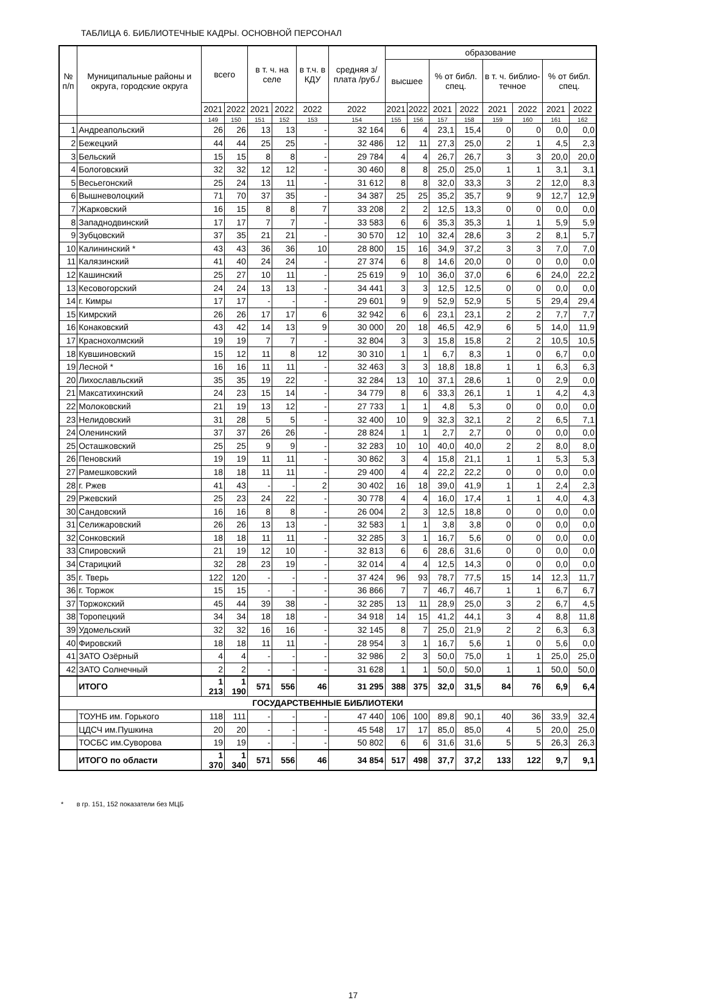ТАБЛИЦА 6. БИБЛИОТЕЧНЫЕ КАДРЫ. ОСНОВНОЙ ПЕРСОНАЛ
| № п/п | Муниципальные районы и округа, городские округа | всего | | в т. ч. на селе | | в т.ч. в КДУ | средняя з/плата /руб./ | образование | | | | | | | |
| --- | --- | --- | --- | --- | --- | --- | --- | --- | --- | --- | --- | --- | --- | --- | --- |
| | | | | | | | | высшее | | % от библ. спец. | | в т. ч. библио-течное | | % от библ. спец. | |
| | | 2021 | 2022 | 2021 | 2022 | 2022 | 2022 | 2021 | 2022 | 2021 | 2022 | 2021 | 2022 | 2021 | 2022 |
| | | 149 | 150 | 151 | 152 | 153 | 154 | 155 | 156 | 157 | 158 | 159 | 160 | 161 | 162 |
| 1 | Андреапольский | 26 | 26 | 13 | 13 | - | 32 164 | 6 | 4 | 23,1 | 15,4 | 0 | 0 | 0,0 | 0,0 |
| 2 | Бежецкий | 44 | 44 | 25 | 25 | - | 32 486 | 12 | 11 | 27,3 | 25,0 | 2 | 1 | 4,5 | 2,3 |
| 3 | Бельский | 15 | 15 | 8 | 8 | - | 29 784 | 4 | 4 | 26,7 | 26,7 | 3 | 3 | 20,0 | 20,0 |
| 4 | Бологовский | 32 | 32 | 12 | 12 | - | 30 460 | 8 | 8 | 25,0 | 25,0 | 1 | 1 | 3,1 | 3,1 |
| 5 | Весьегонский | 25 | 24 | 13 | 11 | - | 31 612 | 8 | 8 | 32,0 | 33,3 | 3 | 2 | 12,0 | 8,3 |
| 6 | Вышневолоцкий | 71 | 70 | 37 | 35 | - | 34 387 | 25 | 25 | 35,2 | 35,7 | 9 | 9 | 12,7 | 12,9 |
| 7 | Жарковский | 16 | 15 | 8 | 8 | 7 | 33 208 | 2 | 2 | 12,5 | 13,3 | 0 | 0 | 0,0 | 0,0 |
| 8 | Западнодвинский | 17 | 17 | 7 | 7 | - | 33 583 | 6 | 6 | 35,3 | 35,3 | 1 | 1 | 5,9 | 5,9 |
| 9 | Зубцовский | 37 | 35 | 21 | 21 | - | 30 570 | 12 | 10 | 32,4 | 28,6 | 3 | 2 | 8,1 | 5,7 |
| 10 | Калининский * | 43 | 43 | 36 | 36 | 10 | 28 800 | 15 | 16 | 34,9 | 37,2 | 3 | 3 | 7,0 | 7,0 |
| 11 | Калязинский | 41 | 40 | 24 | 24 | - | 27 374 | 6 | 8 | 14,6 | 20,0 | 0 | 0 | 0,0 | 0,0 |
| 12 | Кашинский | 25 | 27 | 10 | 11 | - | 25 619 | 9 | 10 | 36,0 | 37,0 | 6 | 6 | 24,0 | 22,2 |
| 13 | Кесовогорский | 24 | 24 | 13 | 13 | - | 34 441 | 3 | 3 | 12,5 | 12,5 | 0 | 0 | 0,0 | 0,0 |
| 14 | г. Кимры | 17 | 17 | - | - | - | 29 601 | 9 | 9 | 52,9 | 52,9 | 5 | 5 | 29,4 | 29,4 |
| 15 | Кимрский | 26 | 26 | 17 | 17 | 6 | 32 942 | 6 | 6 | 23,1 | 23,1 | 2 | 2 | 7,7 | 7,7 |
| 16 | Конаковский | 43 | 42 | 14 | 13 | 9 | 30 000 | 20 | 18 | 46,5 | 42,9 | 6 | 5 | 14,0 | 11,9 |
| 17 | Краснохолмский | 19 | 19 | 7 | 7 | - | 32 804 | 3 | 3 | 15,8 | 15,8 | 2 | 2 | 10,5 | 10,5 |
| 18 | Кувшиновский | 15 | 12 | 11 | 8 | 12 | 30 310 | 1 | 1 | 6,7 | 8,3 | 1 | 0 | 6,7 | 0,0 |
| 19 | Лесной * | 16 | 16 | 11 | 11 | - | 32 463 | 3 | 3 | 18,8 | 18,8 | 1 | 1 | 6,3 | 6,3 |
| 20 | Лихославльский | 35 | 35 | 19 | 22 | - | 32 284 | 13 | 10 | 37,1 | 28,6 | 1 | 0 | 2,9 | 0,0 |
| 21 | Максатихинский | 24 | 23 | 15 | 14 | - | 34 779 | 8 | 6 | 33,3 | 26,1 | 1 | 1 | 4,2 | 4,3 |
| 22 | Молоковский | 21 | 19 | 13 | 12 | - | 27 733 | 1 | 1 | 4,8 | 5,3 | 0 | 0 | 0,0 | 0,0 |
| 23 | Нелидовский | 31 | 28 | 5 | 5 | - | 32 400 | 10 | 9 | 32,3 | 32,1 | 2 | 2 | 6,5 | 7,1 |
| 24 | Оленинский | 37 | 37 | 26 | 26 | - | 28 824 | 1 | 1 | 2,7 | 2,7 | 0 | 0 | 0,0 | 0,0 |
| 25 | Осташковский | 25 | 25 | 9 | 9 | - | 32 283 | 10 | 10 | 40,0 | 40,0 | 2 | 2 | 8,0 | 8,0 |
| 26 | Пеновский | 19 | 19 | 11 | 11 | - | 30 862 | 3 | 4 | 15,8 | 21,1 | 1 | 1 | 5,3 | 5,3 |
| 27 | Рамешковский | 18 | 18 | 11 | 11 | - | 29 400 | 4 | 4 | 22,2 | 22,2 | 0 | 0 | 0,0 | 0,0 |
| 28 | г. Ржев | 41 | 43 | - | - | 2 | 30 402 | 16 | 18 | 39,0 | 41,9 | 1 | 1 | 2,4 | 2,3 |
| 29 | Ржевский | 25 | 23 | 24 | 22 | - | 30 778 | 4 | 4 | 16,0 | 17,4 | 1 | 1 | 4,0 | 4,3 |
| 30 | Сандовский | 16 | 16 | 8 | 8 | - | 26 004 | 2 | 3 | 12,5 | 18,8 | 0 | 0 | 0,0 | 0,0 |
| 31 | Селижаровский | 26 | 26 | 13 | 13 | - | 32 583 | 1 | 1 | 3,8 | 3,8 | 0 | 0 | 0,0 | 0,0 |
| 32 | Сонковский | 18 | 18 | 11 | 11 | - | 32 285 | 3 | 1 | 16,7 | 5,6 | 0 | 0 | 0,0 | 0,0 |
| 33 | Спировский | 21 | 19 | 12 | 10 | - | 32 813 | 6 | 6 | 28,6 | 31,6 | 0 | 0 | 0,0 | 0,0 |
| 34 | Старицкий | 32 | 28 | 23 | 19 | - | 32 014 | 4 | 4 | 12,5 | 14,3 | 0 | 0 | 0,0 | 0,0 |
| 35 | г. Тверь | 122 | 120 | - | - | - | 37 424 | 96 | 93 | 78,7 | 77,5 | 15 | 14 | 12,3 | 11,7 |
| 36 | г. Торжок | 15 | 15 | - | - | - | 36 866 | 7 | 7 | 46,7 | 46,7 | 1 | 1 | 6,7 | 6,7 |
| 37 | Торжокский | 45 | 44 | 39 | 38 | - | 32 285 | 13 | 11 | 28,9 | 25,0 | 3 | 2 | 6,7 | 4,5 |
| 38 | Торопецкий | 34 | 34 | 18 | 18 | - | 34 918 | 14 | 15 | 41,2 | 44,1 | 3 | 4 | 8,8 | 11,8 |
| 39 | Удомельский | 32 | 32 | 16 | 16 | - | 32 145 | 8 | 7 | 25,0 | 21,9 | 2 | 2 | 6,3 | 6,3 |
| 40 | Фировский | 18 | 18 | 11 | 11 | - | 28 954 | 3 | 1 | 16,7 | 5,6 | 1 | 0 | 5,6 | 0,0 |
| 41 | ЗАТО Озёрный | 4 | 4 | - | - | - | 32 986 | 2 | 3 | 50,0 | 75,0 | 1 | 1 | 25,0 | 25,0 |
| 42 | ЗАТО Солнечный | 2 | 2 | - | - | - | 31 628 | 1 | 1 | 50,0 | 50,0 | 1 | 1 | 50,0 | 50,0 |
| | ИТОГО | 1 213 | 1 190 | 571 | 556 | 46 | 31 295 | 388 | 375 | 32,0 | 31,5 | 84 | 76 | 6,9 | 6,4 |
| ГОСУДАРСТВЕННЫЕ БИБЛИОТЕКИ | | | | | | | | | | | | | | | |
| | ТОУНБ им. Горького | 118 | 111 | - | - | - | 47 440 | 106 | 100 | 89,8 | 90,1 | 40 | 36 | 33,9 | 32,4 |
| | ЦДСЧ им.Пушкина | 20 | 20 | - | - | - | 45 548 | 17 | 17 | 85,0 | 85,0 | 4 | 5 | 20,0 | 25,0 |
| | ТОСБС им.Суворова | 19 | 19 | - | - | - | 50 802 | 6 | 6 | 31,6 | 31,6 | 5 | 5 | 26,3 | 26,3 |
| | ИТОГО по области | 1 370 | 1 340 | 571 | 556 | 46 | 34 854 | 517 | 498 | 37,7 | 37,2 | 133 | 122 | 9,7 | 9,1 |
* в гр. 151, 152 показатели без МЦБ
17